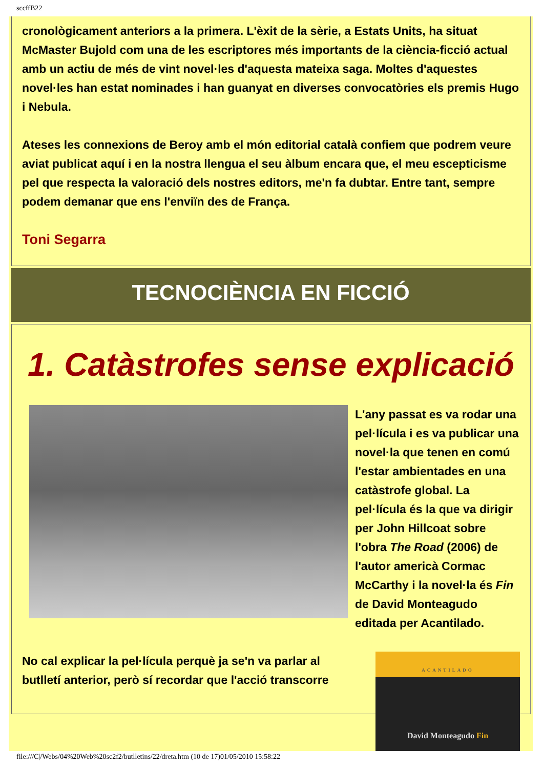sccffB22
cronològicament anteriors a la primera. L'èxit de la sèrie, a Estats Units, ha situat McMaster Bujold com una de les escriptores més importants de la ciència-ficció actual amb un actiu de més de vint novel·les d'aquesta mateixa saga. Moltes d'aquestes novel·les han estat nominades i han guanyat en diverses convocatòries els premis Hugo i Nebula.
Ateses les connexions de Beroy amb el món editorial català confiem que podrem veure aviat publicat aquí i en la nostra llengua el seu àlbum encara que, el meu escepticisme pel que respecta la valoració dels nostres editors, me'n fa dubtar. Entre tant, sempre podem demanar que ens l'enviïn des de França.
Toni Segarra
TECNOCIÈNCIA EN FICCIÓ
1. Catàstrofes sense explicació
L'any passat es va rodar una pel·lícula i es va publicar una novel·la que tenen en comú l'estar ambientades en una catàstrofe global. La pel·lícula és la que va dirigir per John Hillcoat sobre l'obra The Road (2006) de l'autor americà Cormac McCarthy i la novel·la és Fin de David Monteagudo editada per Acantilado.
ACANTILADO
David Monteagudo Fin
No cal explicar la pel·lícula perquè ja se'n va parlar al butlletí anterior, però sí recordar que l'acció transcorre
file:///C|/Webs/04%20Web%20sc2f2/butlletins/22/dreta.htm (10 de 17)01/05/2010 15:58:22